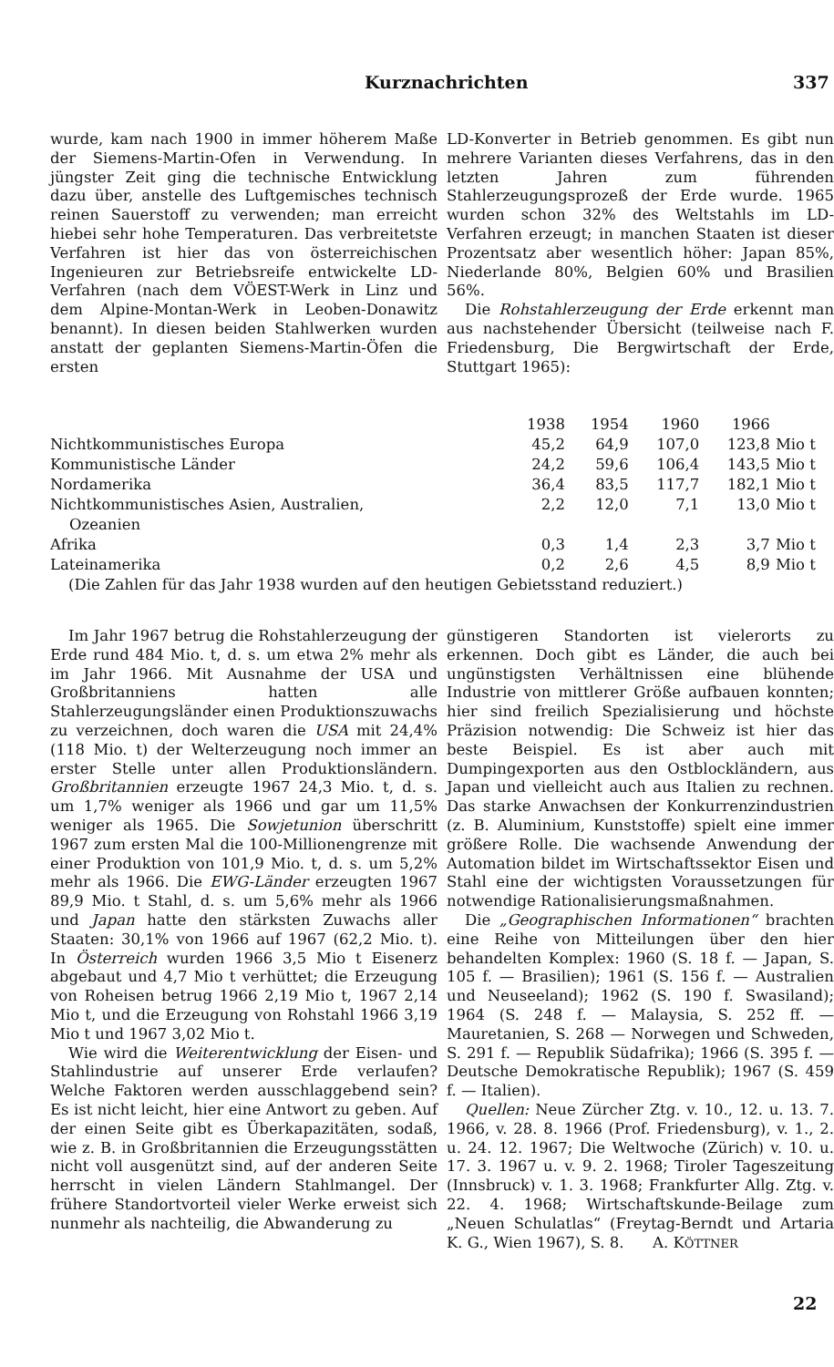Kurznachrichten 337
wurde, kam nach 1900 in immer höherem Maße der Siemens-Martin-Ofen in Verwendung. In jüngster Zeit ging die technische Entwicklung dazu über, anstelle des Luftgemisches technisch reinen Sauerstoff zu verwenden; man erreicht hiebei sehr hohe Temperaturen. Das verbreitetste Verfahren ist hier das von österreichischen Ingenieuren zur Betriebsreife entwickelte LD-Verfahren (nach dem VÖEST-Werk in Linz und dem Alpine-Montan-Werk in Leoben-Donawitz benannt). In diesen beiden Stahlwerken wurden anstatt der geplanten Siemens-Martin-Öfen die ersten
LD-Konverter in Betrieb genommen. Es gibt nun mehrere Varianten dieses Verfahrens, das in den letzten Jahren zum führenden Stahlerzeugungsprozeß der Erde wurde. 1965 wurden schon 32% des Weltstahls im LD-Verfahren erzeugt; in manchen Staaten ist dieser Prozentsatz aber wesentlich höher: Japan 85%, Niederlande 80%, Belgien 60% und Brasilien 56%.
Die Rohstahlerzeugung der Erde erkennt man aus nachstehender Übersicht (teilweise nach F. Friedensburg, Die Bergwirtschaft der Erde, Stuttgart 1965):
| | 1938 | 1954 | 1960 | 1966 | |
| --- | --- | --- | --- | --- | --- |
| Nichtkommunistisches Europa | 45,2 | 64,9 | 107,0 | 123,8 | Mio t |
| Kommunistische Länder | 24,2 | 59,6 | 106,4 | 143,5 | Mio t |
| Nordamerika | 36,4 | 83,5 | 117,7 | 182,1 | Mio t |
| Nichtkommunistisches Asien, Australien, Ozeanien | 2,2 | 12,0 | 7,1 | 13,0 | Mio t |
| Afrika | 0,3 | 1,4 | 2,3 | 3,7 | Mio t |
| Lateinamerika | 0,2 | 2,6 | 4,5 | 8,9 | Mio t |
| (Die Zahlen für das Jahr 1938 wurden auf den heutigen Gebietsstand reduziert.) | | | | | |
Im Jahr 1967 betrug die Rohstahlerzeugung der Erde rund 484 Mio. t, d. s. um etwa 2% mehr als im Jahr 1966. Mit Ausnahme der USA und Großbritanniens hatten alle Stahlerzeugungsländer einen Produktionszuwachs zu verzeichnen, doch waren die USA mit 24,4% (118 Mio. t) der Welterzeugung noch immer an erster Stelle unter allen Produktionsländern. Großbritannien erzeugte 1967 24,3 Mio. t, d. s. um 1,7% weniger als 1966 und gar um 11,5% weniger als 1965. Die Sowjetunion überschritt 1967 zum ersten Mal die 100-Millionengrenze mit einer Produktion von 101,9 Mio. t, d. s. um 5,2% mehr als 1966. Die EWG-Länder erzeugten 1967 89,9 Mio. t Stahl, d. s. um 5,6% mehr als 1966 und Japan hatte den stärksten Zuwachs aller Staaten: 30,1% von 1966 auf 1967 (62,2 Mio. t). In Österreich wurden 1966 3,5 Mio t Eisenerz abgebaut und 4,7 Mio t verhüttet; die Erzeugung von Roheisen betrug 1966 2,19 Mio t, 1967 2,14 Mio t, und die Erzeugung von Rohstahl 1966 3,19 Mio t und 1967 3,02 Mio t.
Wie wird die Weiterentwicklung der Eisen- und Stahlindustrie auf unserer Erde verlaufen? Welche Faktoren werden ausschlaggebend sein? Es ist nicht leicht, hier eine Antwort zu geben. Auf der einen Seite gibt es Überkapazitäten, sodaß, wie z. B. in Großbritannien die Erzeugungsstätten nicht voll ausgenützt sind, auf der anderen Seite herrscht in vielen Ländern Stahlmangel. Der frühere Standortvorteil vieler Werke erweist sich nunmehr als nachteilig, die Abwanderung zu
günstigeren Standorten ist vielerorts zu erkennen. Doch gibt es Länder, die auch bei ungünstigsten Verhältnissen eine blühende Industrie von mittlerer Größe aufbauen konnten; hier sind freilich Spezialisierung und höchste Präzision notwendig: Die Schweiz ist hier das beste Beispiel. Es ist aber auch mit Dumpingexporten aus den Ostblockländern, aus Japan und vielleicht auch aus Italien zu rechnen. Das starke Anwachsen der Konkurrenzindustrien (z. B. Aluminium, Kunststoffe) spielt eine immer größere Rolle. Die wachsende Anwendung der Automation bildet im Wirtschaftssektor Eisen und Stahl eine der wichtigsten Voraussetzungen für notwendige Rationalisierungsmaßnahmen.
Die „Geographischen Informationen“ brachten eine Reihe von Mitteilungen über den hier behandelten Komplex: 1960 (S. 18 f. — Japan, S. 105 f. — Brasilien); 1961 (S. 156 f. — Australien und Neuseeland); 1962 (S. 190 f. Swasiland); 1964 (S. 248 f. — Malaysia, S. 252 ff. — Mauretanien, S. 268 — Norwegen und Schweden, S. 291 f. — Republik Südafrika); 1966 (S. 395 f. — Deutsche Demokratische Republik); 1967 (S. 459 f. — Italien).
Quellen: Neue Zürcher Ztg. v. 10., 12. u. 13. 7. 1966, v. 28. 8. 1966 (Prof. Friedensburg), v. 1., 2. u. 24. 12. 1967; Die Weltwoche (Zürich) v. 10. u. 17. 3. 1967 u. v. 9. 2. 1968; Tiroler Tageszeitung (Innsbruck) v. 1. 3. 1968; Frankfurter Allg. Ztg. v. 22. 4. 1968; Wirtschaftskunde-Beilage zum „Neuen Schulatlas“ (Freytag-Berndt und Artaria K. G., Wien 1967), S. 8. A. KÖTTNER
22